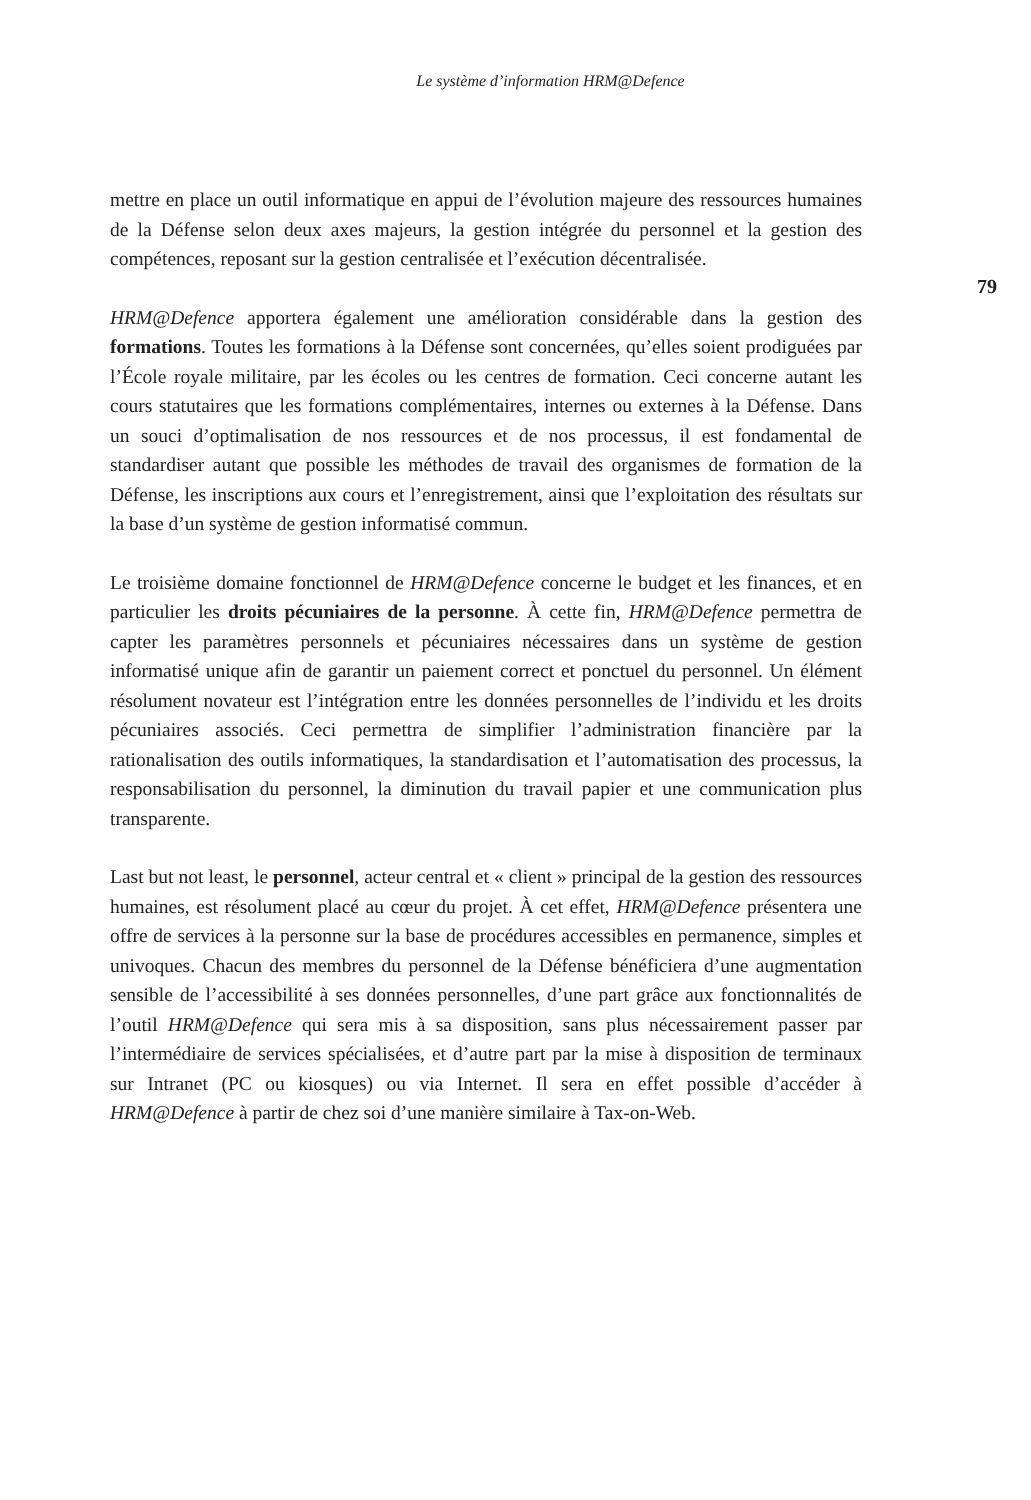Le système d’information HRM@Defence
mettre en place un outil informatique en appui de l’évolution majeure des ressources humaines de la Défense selon deux axes majeurs, la gestion intégrée du personnel et la gestion des compétences, reposant sur la gestion centralisée et l’exécution décentralisée.
HRM@Defence apportera également une amélioration considérable dans la gestion des formations. Toutes les formations à la Défense sont concernées, qu’elles soient prodiguées par l’École royale militaire, par les écoles ou les centres de formation. Ceci concerne autant les cours statutaires que les formations complémentaires, internes ou externes à la Défense. Dans un souci d’optimalisation de nos ressources et de nos processus, il est fondamental de standardiser autant que possible les méthodes de travail des organismes de formation de la Défense, les inscriptions aux cours et l’enregistrement, ainsi que l’exploitation des résultats sur la base d’un système de gestion informatisé commun.
Le troisième domaine fonctionnel de HRM@Defence concerne le budget et les finances, et en particulier les droits pécuniaires de la personne. À cette fin, HRM@Defence permettra de capter les paramètres personnels et pécuniaires nécessaires dans un système de gestion informatisé unique afin de garantir un paiement correct et ponctuel du personnel. Un élément résolument novateur est l’intégration entre les données personnelles de l’individu et les droits pécuniaires associés. Ceci permettra de simplifier l’administration financière par la rationalisation des outils informatiques, la standardisation et l’automatisation des processus, la responsabilisation du personnel, la diminution du travail papier et une communication plus transparente.
Last but not least, le personnel, acteur central et « client » principal de la gestion des ressources humaines, est résolument placé au cœur du projet. À cet effet, HRM@Defence présentera une offre de services à la personne sur la base de procédures accessibles en permanence, simples et univoques. Chacun des membres du personnel de la Défense bénéficiera d’une augmentation sensible de l’accessibilité à ses données personnelles, d’une part grâce aux fonctionnalités de l’outil HRM@Defence qui sera mis à sa disposition, sans plus nécessairement passer par l’intermédiaire de services spécialisées, et d’autre part par la mise à disposition de terminaux sur Intranet (PC ou kiosques) ou via Internet. Il sera en effet possible d’accéder à HRM@Defence à partir de chez soi d’une manière similaire à Tax-on-Web.
79